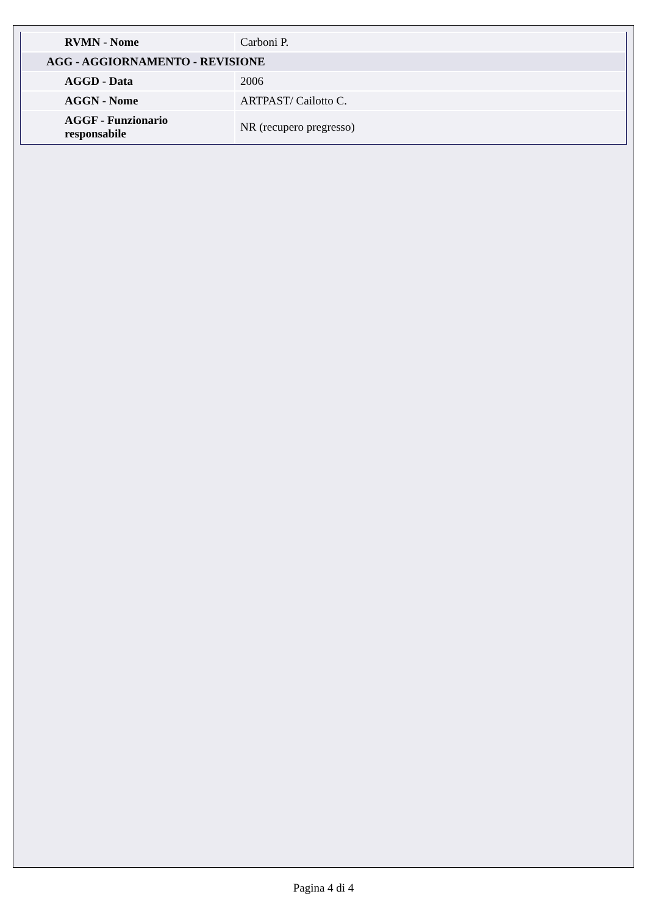| RVMN - Nome | Carboni P. |
| AGG - AGGIORNAMENTO - REVISIONE | |
| AGGD - Data | 2006 |
| AGGN - Nome | ARTPAST/ Cailotto C. |
| AGGF - Funzionario responsabile | NR (recupero pregresso) |
Pagina 4 di 4